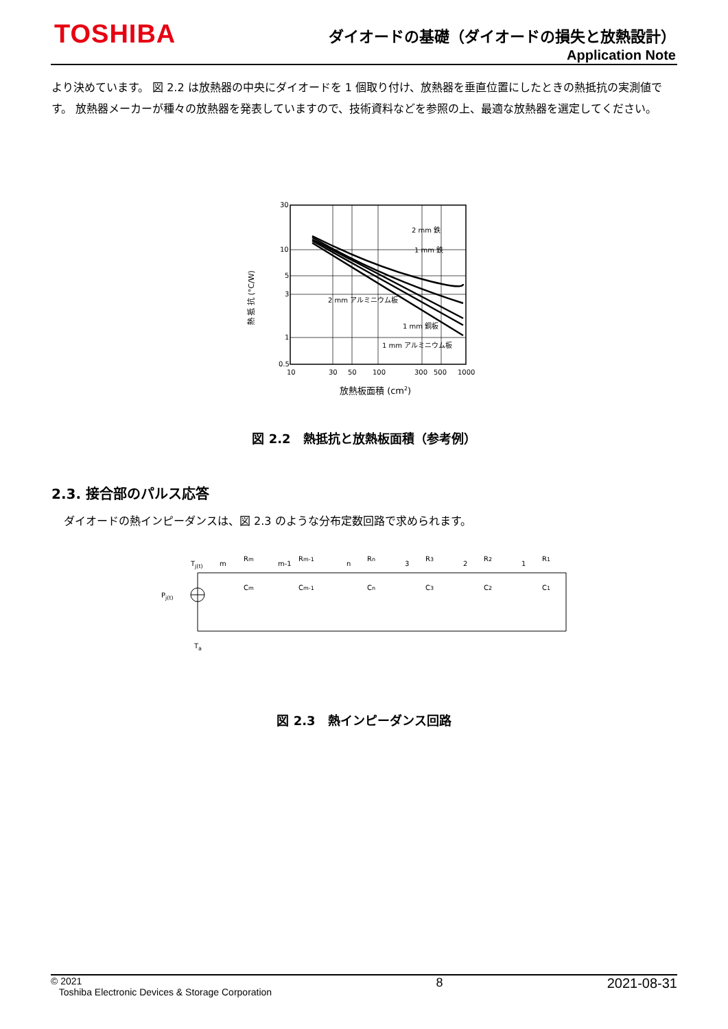TOSHIBA
ダイオードの基礎（ダイオードの損失と放熱設計）
Application Note
より決めています。 図 2.2 は放熱器の中央にダイオードを 1 個取り付け、放熱器を垂直位置にしたときの熱抵抗の実測値です。 放熱器メーカーが種々の放熱器を発表していますので、技術資料などを参照の上、最適な放熱器を選定してください。
熱 抵 抗 (°C/W)
30
10
5
3
1
0.5
10
30
50
100
300
500
1000
2 mm 鉄
1 mm 鉄
2 mm アルミニウム板
1 mm 銅板
1 mm アルミニウム板
放熱板面積 (cm2)
図 2.2　熱抵抗と放熱板面積（参考例）
2.3. 接合部のパルス応答
ダイオードの熱インピーダンスは、図 2.3 のような分布定数回路で求められます。
Tj(t)
Pj(t)
Ta
m
Rm
Cm
m-1
Rm-1
Cm-1
n
Rn
Cn
3
R3
C3
2
R2
C2
1
R1
C1
図 2.3　熱インピーダンス回路
© 2021
Toshiba Electronic Devices & Storage Corporation
8 2021-08-31